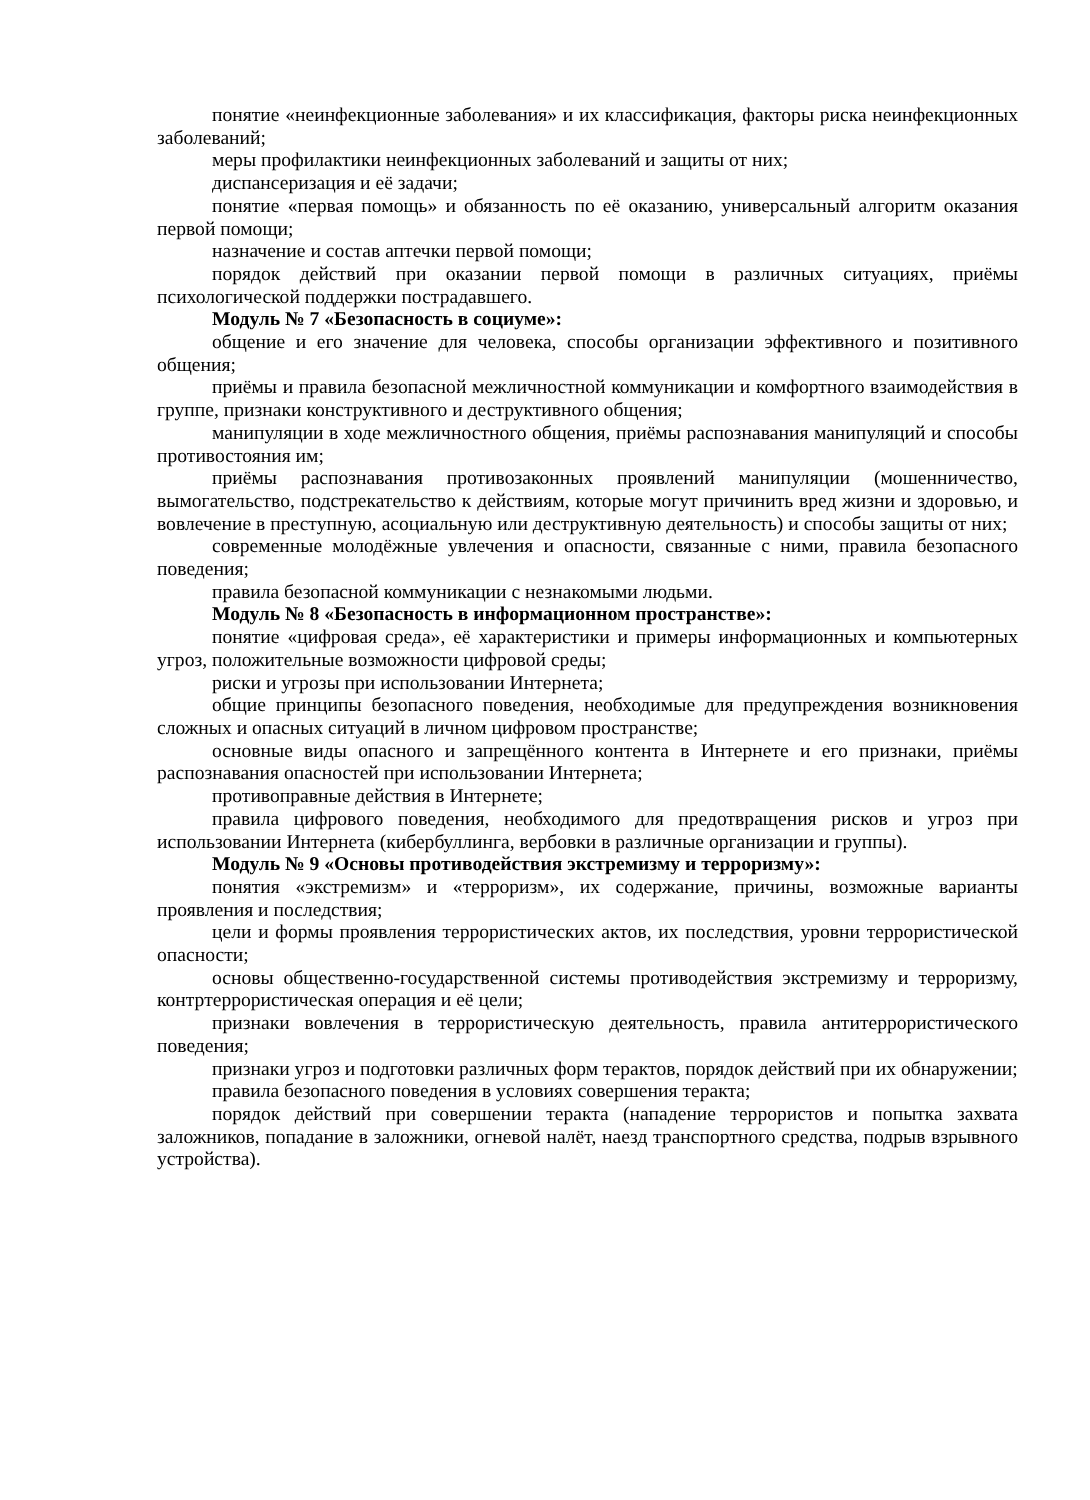понятие «неинфекционные заболевания» и их классификация, факторы риска неинфекционных заболеваний;
меры профилактики неинфекционных заболеваний и защиты от них;
диспансеризация и её задачи;
понятие «первая помощь» и обязанность по её оказанию, универсальный алгоритм оказания первой помощи;
назначение и состав аптечки первой помощи;
порядок действий при оказании первой помощи в различных ситуациях, приёмы психологической поддержки пострадавшего.
Модуль № 7 «Безопасность в социуме»:
общение и его значение для человека, способы организации эффективного и позитивного общения;
приёмы и правила безопасной межличностной коммуникации и комфортного взаимодействия в группе, признаки конструктивного и деструктивного общения;
манипуляции в ходе межличностного общения, приёмы распознавания манипуляций и способы противостояния им;
приёмы распознавания противозаконных проявлений манипуляции (мошенничество, вымогательство, подстрекательство к действиям, которые могут причинить вред жизни и здоровью, и вовлечение в преступную, асоциальную или деструктивную деятельность) и способы защиты от них;
современные молодёжные увлечения и опасности, связанные с ними, правила безопасного поведения;
правила безопасной коммуникации с незнакомыми людьми.
Модуль № 8 «Безопасность в информационном пространстве»:
понятие «цифровая среда», её характеристики и примеры информационных и компьютерных угроз, положительные возможности цифровой среды;
риски и угрозы при использовании Интернета;
общие принципы безопасного поведения, необходимые для предупреждения возникновения сложных и опасных ситуаций в личном цифровом пространстве;
основные виды опасного и запрещённого контента в Интернете и его признаки, приёмы распознавания опасностей при использовании Интернета;
противоправные действия в Интернете;
правила цифрового поведения, необходимого для предотвращения рисков и угроз при использовании Интернета (кибербуллинга, вербовки в различные организации и группы).
Модуль № 9 «Основы противодействия экстремизму и терроризму»:
понятия «экстремизм» и «терроризм», их содержание, причины, возможные варианты проявления и последствия;
цели и формы проявления террористических актов, их последствия, уровни террористической опасности;
основы общественно-государственной системы противодействия экстремизму и терроризму, контртеррористическая операция и её цели;
признаки вовлечения в террористическую деятельность, правила антитеррористического поведения;
признаки угроз и подготовки различных форм терактов, порядок действий при их обнаружении;
правила безопасного поведения в условиях совершения теракта;
порядок действий при совершении теракта (нападение террористов и попытка захвата заложников, попадание в заложники, огневой налёт, наезд транспортного средства, подрыв взрывного устройства).